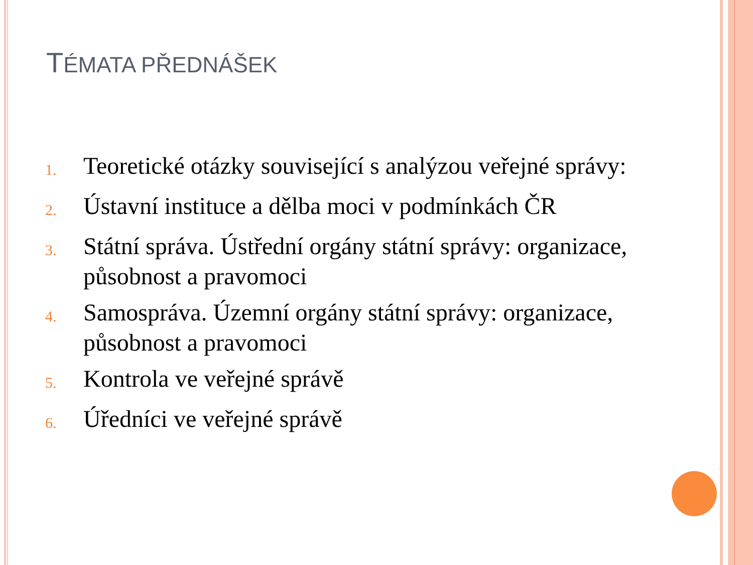TÉMATA PŘEDNÁŠEK
1. Teoretické otázky související s analýzou veřejné správy:
2. Ústavní instituce a dělba moci v podmínkách ČR
3. Státní správa. Ústřední orgány státní správy: organizace, působnost a pravomoci
4. Samospráva. Územní orgány státní správy: organizace, působnost a pravomoci
5. Kontrola ve veřejné správě
6. Úředníci ve veřejné správě